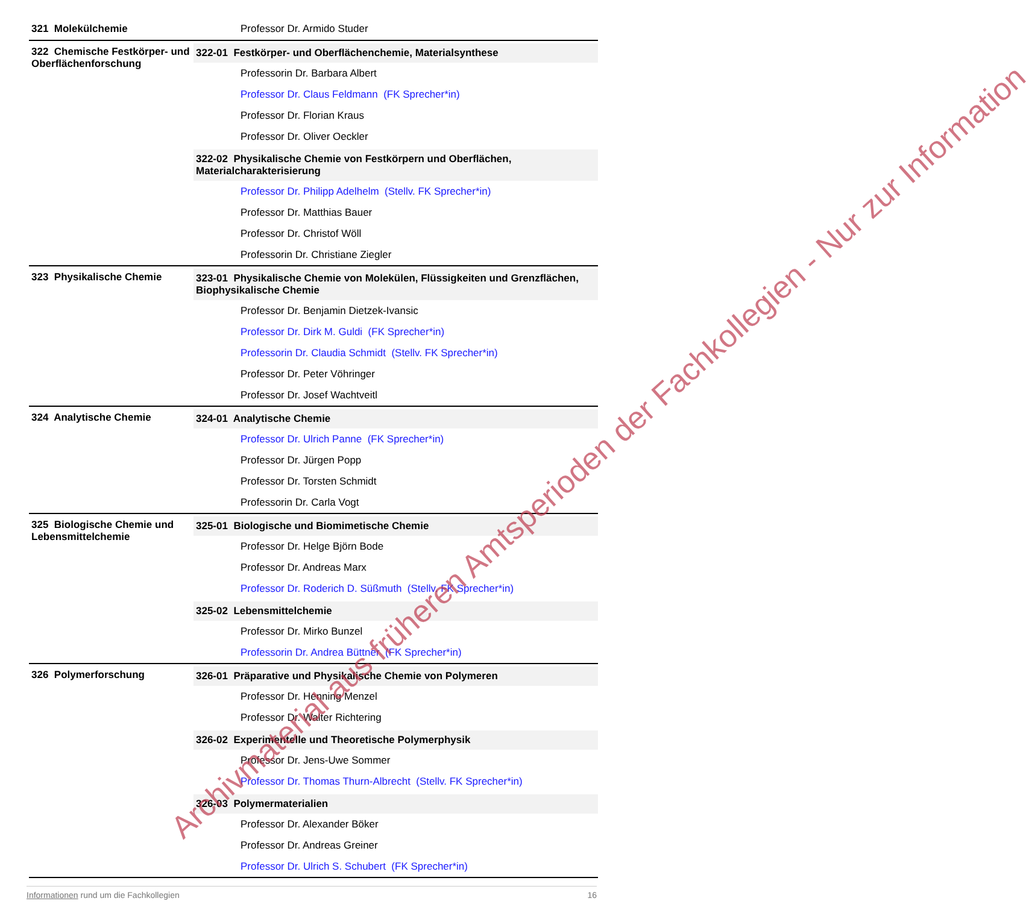| 321 Molekülchemie | Professor Dr. Armido Studer |
| 322 Chemische Festkörper- und Oberflächenforschung | 322-01 Festkörper- und Oberflächenchemie, Materialsynthese Professorin Dr. Barbara Albert Professor Dr. Claus Feldmann (FK Sprecher*in) Professor Dr. Florian Kraus Professor Dr. Oliver Oeckler 322-02 Physikalische Chemie von Festkörpern und Oberflächen, Materialcharakterisierung Professor Dr. Philipp Adelhelm (Stellv. FK Sprecher*in) Professor Dr. Matthias Bauer Professor Dr. Christof Wöll Professorin Dr. Christiane Ziegler |
| 323 Physikalische Chemie | 323-01 Physikalische Chemie von Molekülen, Flüssigkeiten und Grenzflächen, Biophysikalische Chemie Professor Dr. Benjamin Dietzek-Ivansic Professor Dr. Dirk M. Guldi (FK Sprecher*in) Professorin Dr. Claudia Schmidt (Stellv. FK Sprecher*in) Professor Dr. Peter Vöhringer Professor Dr. Josef Wachtveitl |
| 324 Analytische Chemie | 324-01 Analytische Chemie Professor Dr. Ulrich Panne (FK Sprecher*in) Professor Dr. Jürgen Popp Professor Dr. Torsten Schmidt Professorin Dr. Carla Vogt |
| 325 Biologische Chemie und Lebensmittelchemie | 325-01 Biologische und Biomimetische Chemie Professor Dr. Helge Björn Bode Professor Dr. Andreas Marx Professor Dr. Roderich D. Süßmuth (Stellv. FK Sprecher*in) 325-02 Lebensmittelchemie Professor Dr. Mirko Bunzel Professorin Dr. Andrea Büttner (FK Sprecher*in) |
| 326 Polymerforschung | 326-01 Präparative und Physikalische Chemie von Polymeren Professor Dr. Henning Menzel Professor Dr. Walter Richtering 326-02 Experimentelle und Theoretische Polymerphysik Professor Dr. Jens-Uwe Sommer Professor Dr. Thomas Thurn-Albrecht (Stellv. FK Sprecher*in) 326-03 Polymermaterialien Professor Dr. Alexander Böker Professor Dr. Andreas Greiner Professor Dr. Ulrich S. Schubert (FK Sprecher*in) |
Archivmaterial aus früheren Amtsperioden der Fachkollegien - Nur zur Information
Informationen rund um die Fachkollegien 16